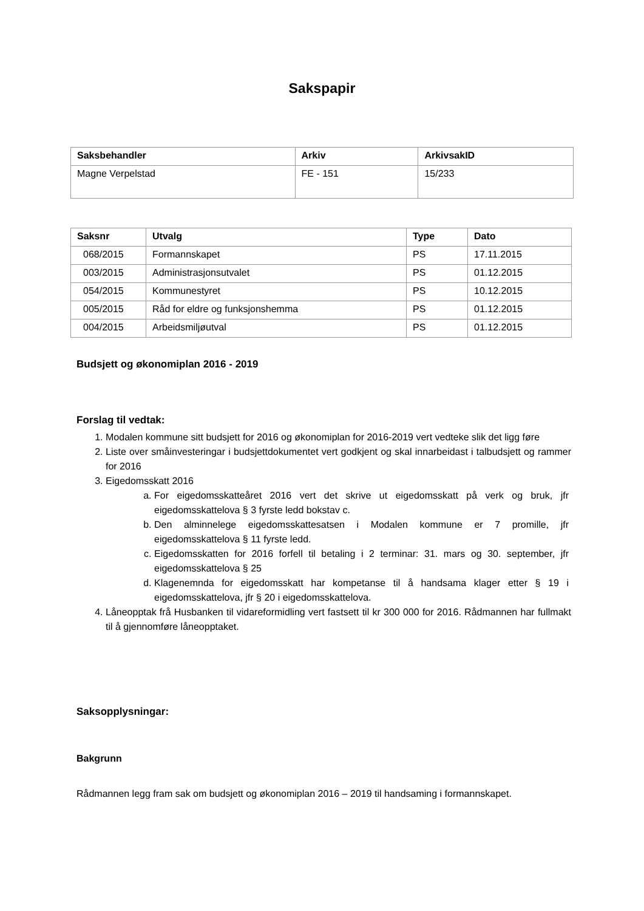Sakspapir
| Saksbehandler | Arkiv | ArkivsakID |
| --- | --- | --- |
| Magne Verpelstad | FE - 151 | 15/233 |
| Saksnr | Utvalg | Type | Dato |
| --- | --- | --- | --- |
| 068/2015 | Formannskapet | PS | 17.11.2015 |
| 003/2015 | Administrasjonsutvalet | PS | 01.12.2015 |
| 054/2015 | Kommunestyret | PS | 10.12.2015 |
| 005/2015 | Råd for eldre og funksjonshemma | PS | 01.12.2015 |
| 004/2015 | Arbeidsmiljøutval | PS | 01.12.2015 |
Budsjett og økonomiplan 2016 - 2019
Forslag til vedtak:
1. Modalen kommune sitt budsjett for 2016 og økonomiplan for 2016-2019 vert vedteke slik det ligg føre
2. Liste over småinvesteringar i budsjettdokumentet vert godkjent og skal innarbeidast i talbudsjett og rammer for 2016
3. Eigedomsskatt 2016
a. For eigedomsskatteåret 2016 vert det skrive ut eigedomsskatt på verk og bruk, jfr eigedomsskattelova § 3 fyrste ledd bokstav c.
b. Den alminnelege eigedomsskattesatsen i Modalen kommune er 7 promille, jfr eigedomsskattelova § 11 fyrste ledd.
c. Eigedomsskatten for 2016 forfell til betaling i 2 terminar: 31. mars og 30. september, jfr eigedomsskattelova § 25
d. Klagenemnda for eigedomsskatt har kompetanse til å handsama klager etter § 19 i eigedomsskattelova, jfr § 20 i eigedomsskattelova.
4. Låneopptak frå Husbanken til vidareformidling vert fastsett til kr 300 000 for 2016. Rådmannen har fullmakt til å gjennomføre låneopptaket.
Saksopplysningar:
Bakgrunn
Rådmannen legg fram sak om budsjett og økonomiplan 2016 – 2019 til handsaming i formannskapet.